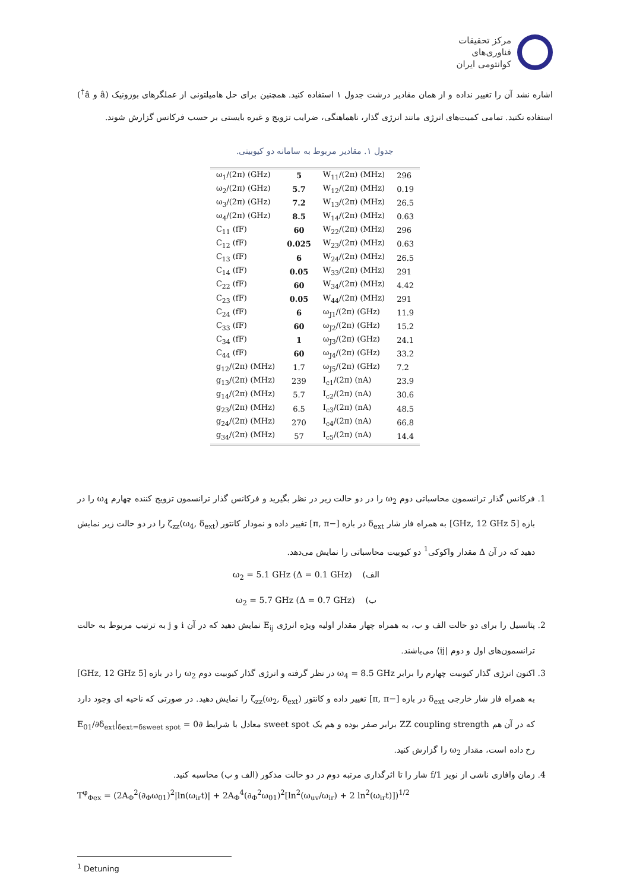مرکز تحقیقات
فناوری‌های
کوانتومی ایران
اشاره نشد آن را تغییر نداده و از همان مقادیر درشت جدول ۱ استفاده کنید. همچنین برای حل هامیلتونی از عملگرهای بوزونیک (â و â<sup>†</sup>) استفاده نکنید. تمامی کمیت‌های انرژی مانند انرژی گذار، ناهماهنگی، ضرایب تزویج و غیره بایستی بر حسب فرکانس گزارش شوند.
جدول ۱. مقادیر مربوط به سامانه دو کیوبیتی.
| ω<sub>1</sub>/(2π) (GHz) | 5 | W<sub>11</sub>/(2π) (MHz) | 296 |
| ω<sub>2</sub>/(2π) (GHz) | 5.7 | W<sub>12</sub>/(2π) (MHz) | 0.19 |
| ω<sub>3</sub>/(2π) (GHz) | 7.2 | W<sub>13</sub>/(2π) (MHz) | 26.5 |
| ω<sub>4</sub>/(2π) (GHz) | 8.5 | W<sub>14</sub>/(2π) (MHz) | 0.63 |
| C<sub>11</sub> (fF) | 60 | W<sub>22</sub>/(2π) (MHz) | 296 |
| C<sub>12</sub> (fF) | 0.025 | W<sub>23</sub>/(2π) (MHz) | 0.63 |
| C<sub>13</sub> (fF) | 6 | W<sub>24</sub>/(2π) (MHz) | 26.5 |
| C<sub>14</sub> (fF) | 0.05 | W<sub>33</sub>/(2π) (MHz) | 291 |
| C<sub>22</sub> (fF) | 60 | W<sub>34</sub>/(2π) (MHz) | 4.42 |
| C<sub>23</sub> (fF) | 0.05 | W<sub>44</sub>/(2π) (MHz) | 291 |
| C<sub>24</sub> (fF) | 6 | ω<sub>J1</sub>/(2π) (GHz) | 11.9 |
| C<sub>33</sub> (fF) | 60 | ω<sub>J2</sub>/(2π) (GHz) | 15.2 |
| C<sub>34</sub> (fF) | 1 | ω<sub>J3</sub>/(2π) (GHz) | 24.1 |
| C<sub>44</sub> (fF) | 60 | ω<sub>J4</sub>/(2π) (GHz) | 33.2 |
| g<sub>12</sub>/(2π) (MHz) | 1.7 | ω<sub>J5</sub>/(2π) (GHz) | 7.2 |
| g<sub>13</sub>/(2π) (MHz) | 239 | I<sub>c1</sub>/(2π) (nA) | 23.9 |
| g<sub>14</sub>/(2π) (MHz) | 5.7 | I<sub>c2</sub>/(2π) (nA) | 30.6 |
| g<sub>23</sub>/(2π) (MHz) | 6.5 | I<sub>c3</sub>/(2π) (nA) | 48.5 |
| g<sub>24</sub>/(2π) (MHz) | 270 | I<sub>c4</sub>/(2π) (nA) | 66.8 |
| g<sub>34</sub>/(2π) (MHz) | 57 | I<sub>c5</sub>/(2π) (nA) | 14.4 |
1. فرکانس گذار ترانسمون محاسباتی دوم ω<sub>2</sub> را در دو حالت زیر در نظر بگیرید و فرکانس گذار ترانسمون تزویج کننده چهارم ω<sub>4</sub> را در بازه [5 GHz, 12 GHz] به همراه فاز شار δ<sub>ext</sub> در بازه [−π, π] تغییر داده و نمودار کانتور ζ<sub>zz</sub>(ω<sub>4</sub>, δ<sub>ext</sub>) را در دو حالت زیر نمایش دهید که در آن Δ مقدار واکوکی<sup>1</sup> دو کیوبیت محاسباتی را نمایش می‌دهد.
الف) ω<sub>2</sub> = 5.1 GHz (Δ = 0.1 GHz)
ب) ω<sub>2</sub> = 5.7 GHz (Δ = 0.7 GHz)
2. پتانسیل را برای دو حالت الف و ب، به همراه چهار مقدار اولیه ویژه انرژی E<sub>ij</sub> نمایش دهید که در آن i و j به ترتیب مربوط به حالت ترانسمون‌های اول و دوم |ij⟩ می‌باشند.
3. اکنون انرژی گذار کیوبیت چهارم را برابر ω<sub>4</sub> = 8.5 GHz در نظر گرفته و انرژی گذار کیوبیت دوم ω<sub>2</sub> را در بازه [5 GHz, 12 GHz] به همراه فاز شار خارجی δ<sub>ext</sub> در بازه [−π, π] تغییر داده و کانتور ζ<sub>zz</sub>(ω<sub>2</sub>, δ<sub>ext</sub>) را نمایش دهید. در صورتی که ناحیه ای وجود دارد که در آن هم ZZ coupling strength برابر صفر بوده و هم یک sweet spot معادل با شرایط ∂E<sub>01</sub>/∂δ<sub>ext</sub>|<sub>δext=δsweet spot</sub> = 0 رخ داده است، مقدار ω<sub>2</sub> را گزارش کنید.
4. زمان وافازی ناشی از نویز 1/f شار را تا اثرگذاری مرتبه دوم در دو حالت مذکور (الف و ب) محاسبه کنید.
T<sup>φ</sup><sub>Φex</sub> = (2A<sub>Φ</sub><sup>2</sup>(∂<sub>Φ</sub>ω<sub>01</sub>)<sup>2</sup>|ln(ω<sub>ir</sub>t)| + 2A<sub>Φ</sub><sup>4</sup>(∂<sub>Φ</sub><sup>2</sup>ω<sub>01</sub>)<sup>2</sup>[ln<sup>2</sup>(ω<sub>uv</sub>/ω<sub>ir</sub>) + 2 ln<sup>2</sup>(ω<sub>ir</sub>t)])<sup>1/2</sup>
<sup>1</sup> Detuning